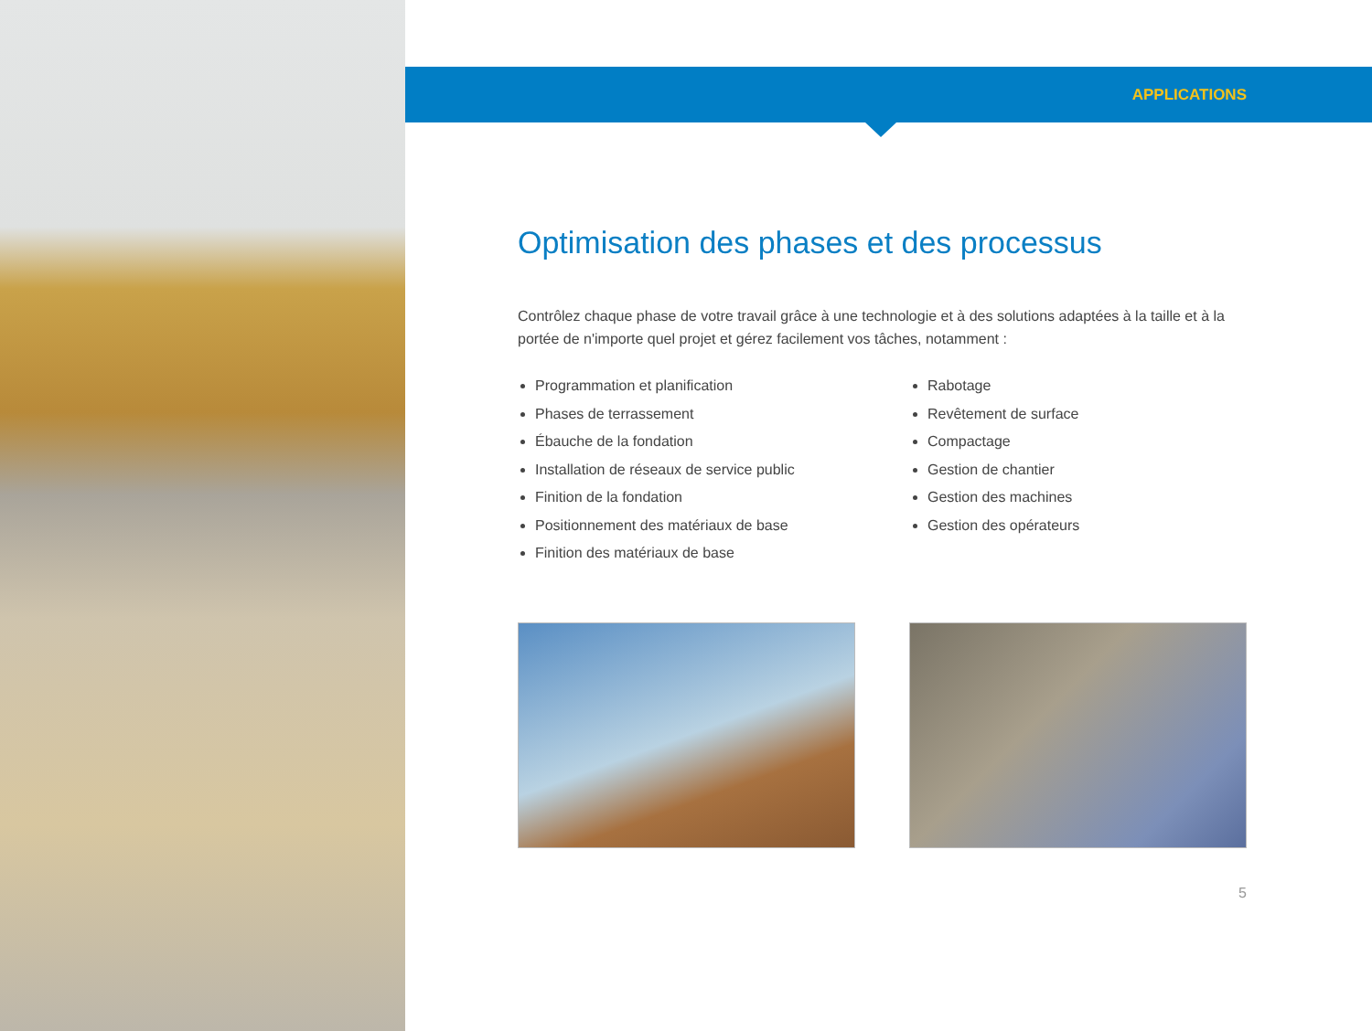APPLICATIONS
Optimisation des phases et des processus
Contrôlez chaque phase de votre travail grâce à une technologie et à des solutions adaptées à la taille et à la portée de n'importe quel projet et gérez facilement vos tâches, notamment :
Programmation et planification
Phases de terrassement
Ébauche de la fondation
Installation de réseaux de service public
Finition de la fondation
Positionnement des matériaux de base
Finition des matériaux de base
Rabotage
Revêtement de surface
Compactage
Gestion de chantier
Gestion des machines
Gestion des opérateurs
5